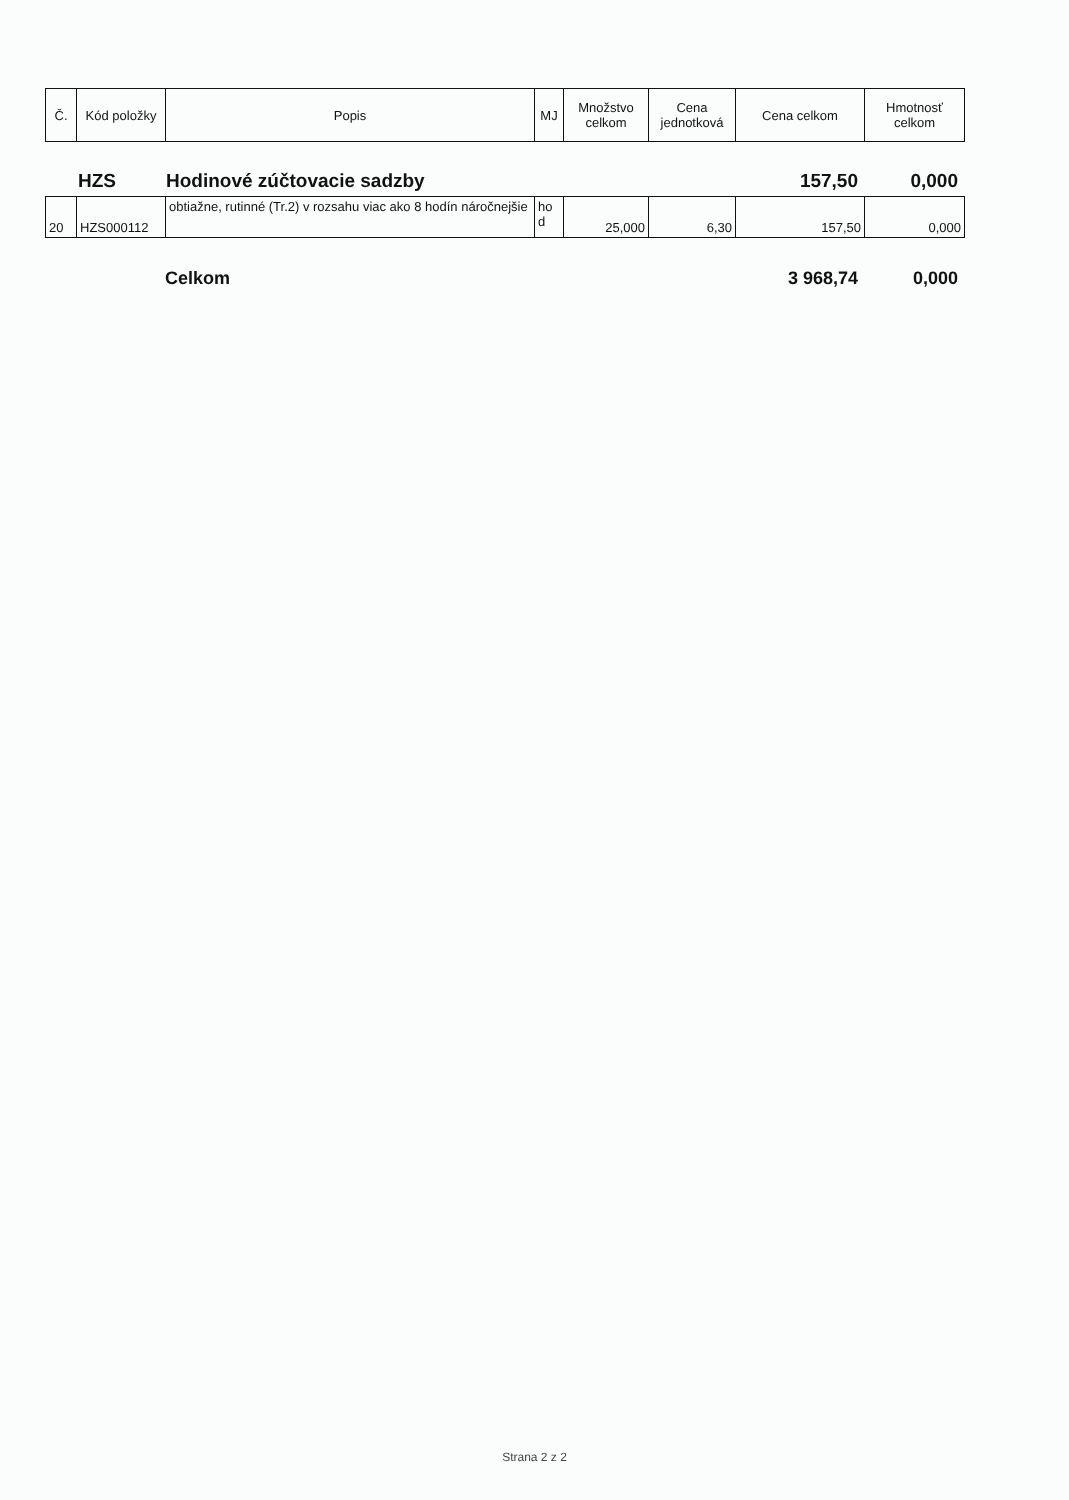| Č. | Kód položky | Popis | MJ | Množstvo celkom | Cena jednotková | Cena celkom | Hmotnosť celkom |
| --- | --- | --- | --- | --- | --- | --- | --- |
HZS Hodinové zúčtovacie sadzby 157,50 0,000
| 20 | HZS000112 | obtiažne, rutinné (Tr.2) v rozsahu viac ako 8 hodín náročnejšie | ho d | 25,000 | 6,30 | 157,50 | 0,000 |
Celkom 3 968,74 0,000
Strana 2 z 2